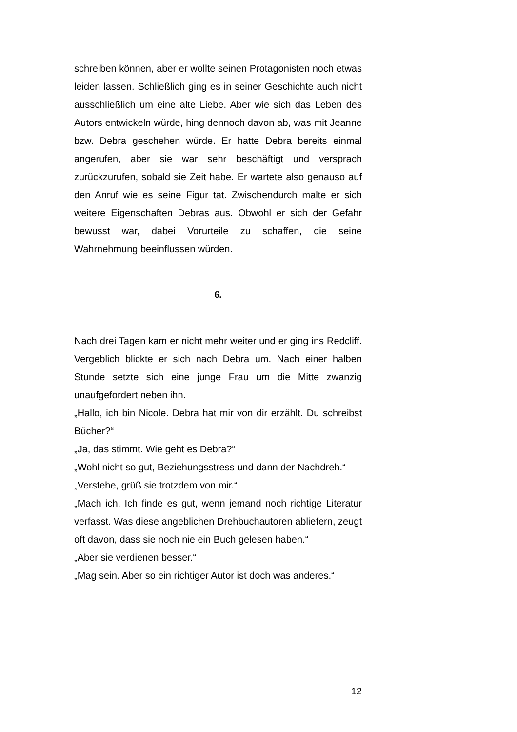schreiben können, aber er wollte seinen Protagonisten noch etwas leiden lassen. Schließlich ging es in seiner Geschichte auch nicht ausschließlich um eine alte Liebe. Aber wie sich das Leben des Autors entwickeln würde, hing dennoch davon ab, was mit Jeanne bzw. Debra geschehen würde. Er hatte Debra bereits einmal angerufen, aber sie war sehr beschäftigt und versprach zurückzurufen, sobald sie Zeit habe. Er wartete also genauso auf den Anruf wie es seine Figur tat. Zwischendurch malte er sich weitere Eigenschaften Debras aus. Obwohl er sich der Gefahr bewusst war, dabei Vorurteile zu schaffen, die seine Wahrnehmung beeinflussen würden.
6.
Nach drei Tagen kam er nicht mehr weiter und er ging ins Redcliff. Vergeblich blickte er sich nach Debra um. Nach einer halben Stunde setzte sich eine junge Frau um die Mitte zwanzig unaufgefordert neben ihn.
„Hallo, ich bin Nicole. Debra hat mir von dir erzählt. Du schreibst Bücher?“
„Ja, das stimmt. Wie geht es Debra?“
„Wohl nicht so gut, Beziehungsstress und dann der Nachdreh.“
„Verstehe, grüß sie trotzdem von mir.“
„Mach ich. Ich finde es gut, wenn jemand noch richtige Literatur verfasst. Was diese angeblichen Drehbuchautoren abliefern, zeugt oft davon, dass sie noch nie ein Buch gelesen haben.“
„Aber sie verdienen besser.“
„Mag sein. Aber so ein richtiger Autor ist doch was anderes.“
12